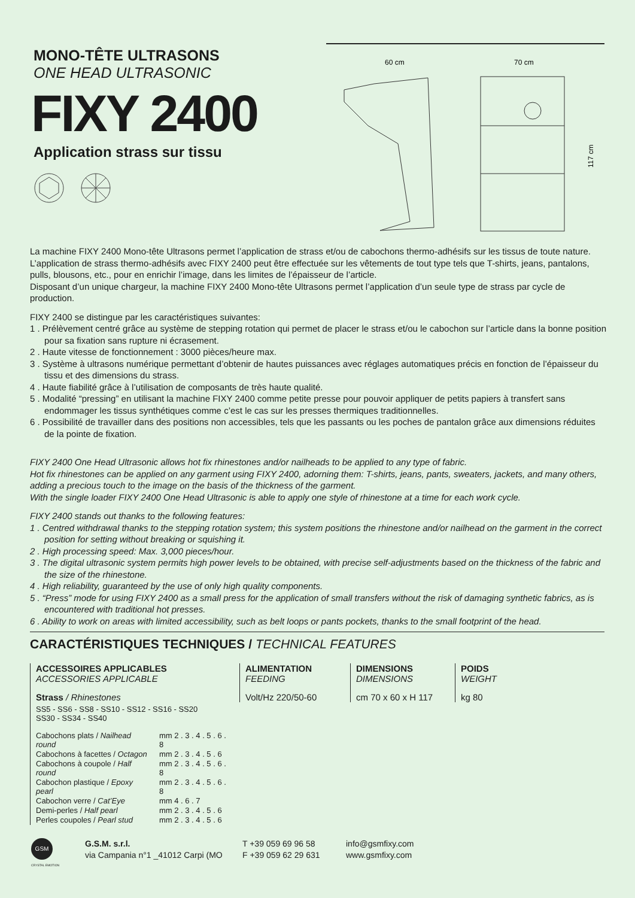MONO-TÊTE ULTRASONS
ONE HEAD ULTRASONIC
FIXY 2400
Application strass sur tissu
60 cm
70 cm
117 cm
La machine FIXY 2400 Mono-tête Ultrasons permet l’application de strass et/ou de cabochons thermo-adhésifs sur les tissus de toute nature. L’application de strass thermo-adhésifs avec FIXY 2400 peut être effectuée sur les vêtements de tout type tels que T-shirts, jeans, pantalons, pulls, blousons, etc., pour en enrichir l’image, dans les limites de l’épaisseur de l’article.
Disposant d’un unique chargeur, la machine FIXY 2400 Mono-tête Ultrasons permet l’application d’un seule type de strass par cycle de production.
FIXY 2400 se distingue par les caractéristiques suivantes:
1 . Prélèvement centré grâce au système de stepping rotation qui permet de placer le strass et/ou le cabochon sur l’article dans la bonne position pour sa fixation sans rupture ni écrasement.
2 . Haute vitesse de fonctionnement : 3000 pièces/heure max.
3 . Système à ultrasons numérique permettant d’obtenir de hautes puissances avec réglages automatiques précis en fonction de l’épaisseur du tissu et des dimensions du strass.
4 . Haute fiabilité grâce à l’utilisation de composants de très haute qualité.
5 . Modalité “pressing” en utilisant la machine FIXY 2400 comme petite presse pour pouvoir appliquer de petits papiers à transfert sans endommager les tissus synthétiques comme c’est le cas sur les presses thermiques traditionnelles.
6 . Possibilité de travailler dans des positions non accessibles, tels que les passants ou les poches de pantalon grâce aux dimensions réduites de la pointe de fixation.
FIXY 2400 One Head Ultrasonic allows hot fix rhinestones and/or nailheads to be applied to any type of fabric.
Hot fix rhinestones can be applied on any garment using FIXY 2400, adorning them: T-shirts, jeans, pants, sweaters, jackets, and many others, adding a precious touch to the image on the basis of the thickness of the garment.
With the single loader FIXY 2400 One Head Ultrasonic is able to apply one style of rhinestone at a time for each work cycle.
FIXY 2400 stands out thanks to the following features:
1 . Centred withdrawal thanks to the stepping rotation system; this system positions the rhinestone and/or nailhead on the garment in the correct position for setting without breaking or squishing it.
2 . High processing speed: Max. 3,000 pieces/hour.
3 . The digital ultrasonic system permits high power levels to be obtained, with precise self-adjustments based on the thickness of the fabric and the size of the rhinestone.
4 . High reliability, guaranteed by the use of only high quality components.
5 . “Press” mode for using FIXY 2400 as a small press for the application of small transfers without the risk of damaging synthetic fabrics, as is encountered with traditional hot presses.
6 . Ability to work on areas with limited accessibility, such as belt loops or pants pockets, thanks to the small footprint of the head.
CARACTÉRISTIQUES TECHNIQUES / TECHNICAL FEATURES
ACCESSOIRES APPLICABLES
ACCESSORIES APPLICABLE
Strass / Rhinestones
SS5 - SS6 - SS8 - SS10 - SS12 - SS16 - SS20
SS30 - SS34 - SS40
| Cabochons plats / Nailhead round | mm 2 . 3 . 4 . 5 . 6 . 8 |
| Cabochons à facettes / Octagon | mm 2 . 3 . 4 . 5 . 6 |
| Cabochons à coupole / Half round | mm 2 . 3 . 4 . 5 . 6 . 8 |
| Cabochon plastique / Epoxy pearl | mm 2 . 3 . 4 . 5 . 6 . 8 |
| Cabochon verre / Cat’Eye | mm 4 . 6 . 7 |
| Demi-perles / Half pearl | mm 2 . 3 . 4 . 5 . 6 |
| Perles coupoles / Pearl stud | mm 2 . 3 . 4 . 5 . 6 |
ALIMENTATION
FEEDING
Volt/Hz 220/50-60
DIMENSIONS
DIMENSIONS
cm 70 x 60 x H 117
POIDS
WEIGHT
kg 80
GSM
CRYSTAL EMOTION
G.S.M. s.r.l.
via Campania n°1 _41012 Carpi (MO
T +39 059 69 96 58
F +39 059 62 29 631
info@gsmfixy.com
www.gsmfixy.com